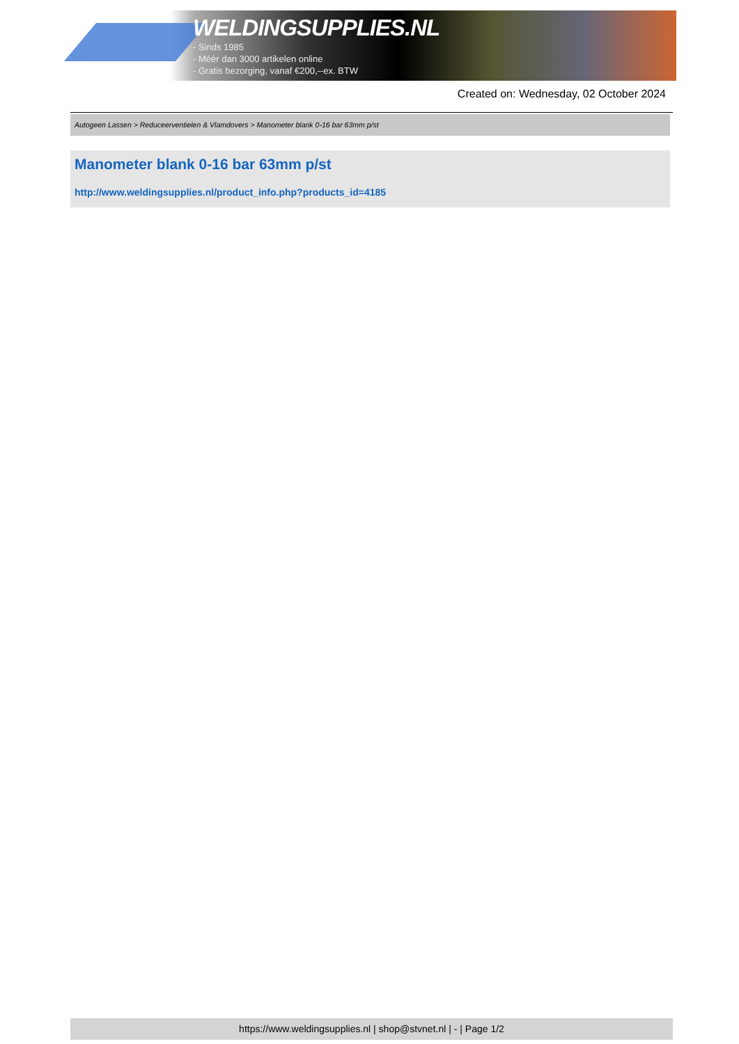WELDINGSUPPLIES.NL
- Sinds 1985
- Méér dan 3000 artikelen online
- Gratis bezorging, vanaf €200,--ex. BTW
Created on: Wednesday, 02 October 2024
Autogeen Lassen > Reduceerventielen & Vlamdovers > Manometer blank 0-16 bar 63mm p/st
Manometer blank 0-16 bar 63mm p/st
http://www.weldingsupplies.nl/product_info.php?products_id=4185
https://www.weldingsupplies.nl | shop@stvnet.nl | - | Page 1/2